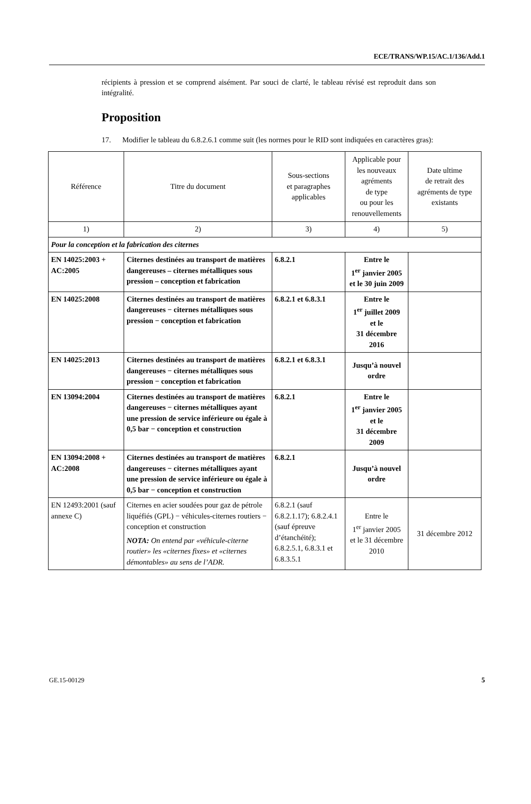ECE/TRANS/WP.15/AC.1/136/Add.1
récipients à pression et se comprend aisément. Par souci de clarté, le tableau révisé est reproduit dans son intégralité.
Proposition
17. Modifier le tableau du 6.8.2.6.1 comme suit (les normes pour le RID sont indiquées en caractères gras):
| Référence | Titre du document | Sous-sections et paragraphes applicables | Applicable pour les nouveaux agréments de type ou pour les renouvellements | Date ultime de retrait des agréments de type existants |
| --- | --- | --- | --- | --- |
| 1) | 2) | 3) | 4) | 5) |
| Pour la conception et la fabrication des citernes | | | | |
| EN 14025:2003 + AC:2005 | Citernes destinées au transport de matières dangereuses – citernes métalliques sous pression – conception et fabrication | 6.8.2.1 | Entre le 1<sup>er</sup> janvier 2005 et le 30 juin 2009 | |
| EN 14025:2008 | Citernes destinées au transport de matières dangereuses − citernes métalliques sous pression − conception et fabrication | 6.8.2.1 et 6.8.3.1 | Entre le 1<sup>er</sup> juillet 2009 et le 31 décembre 2016 | |
| EN 14025:2013 | Citernes destinées au transport de matières dangereuses − citernes métalliques sous pression − conception et fabrication | 6.8.2.1 et 6.8.3.1 | Jusqu’à nouvel ordre | |
| EN 13094:2004 | Citernes destinées au transport de matières dangereuses − citernes métalliques ayant une pression de service inférieure ou égale à 0,5 bar − conception et construction | 6.8.2.1 | Entre le 1<sup>er</sup> janvier 2005 et le 31 décembre 2009 | |
| EN 13094:2008 + AC:2008 | Citernes destinées au transport de matières dangereuses − citernes métalliques ayant une pression de service inférieure ou égale à 0,5 bar − conception et construction | 6.8.2.1 | Jusqu’à nouvel ordre | |
| EN 12493:2001 (sauf annexe C) | Citernes en acier soudées pour gaz de pétrole liquéfiés (GPL) − véhicules-citernes routiers − conception et construction NOTA: On entend par «véhicule-citerne routier» les «citernes fixes» et «citernes démontables» au sens de l’ADR. | 6.8.2.1 (sauf 6.8.2.1.17); 6.8.2.4.1 (sauf épreuve d’étanchéité); 6.8.2.5.1, 6.8.3.1 et 6.8.3.5.1 | Entre le 1<sup>er</sup> janvier 2005 et le 31 décembre 2010 | 31 décembre 2012 |
GE.15-00129 5